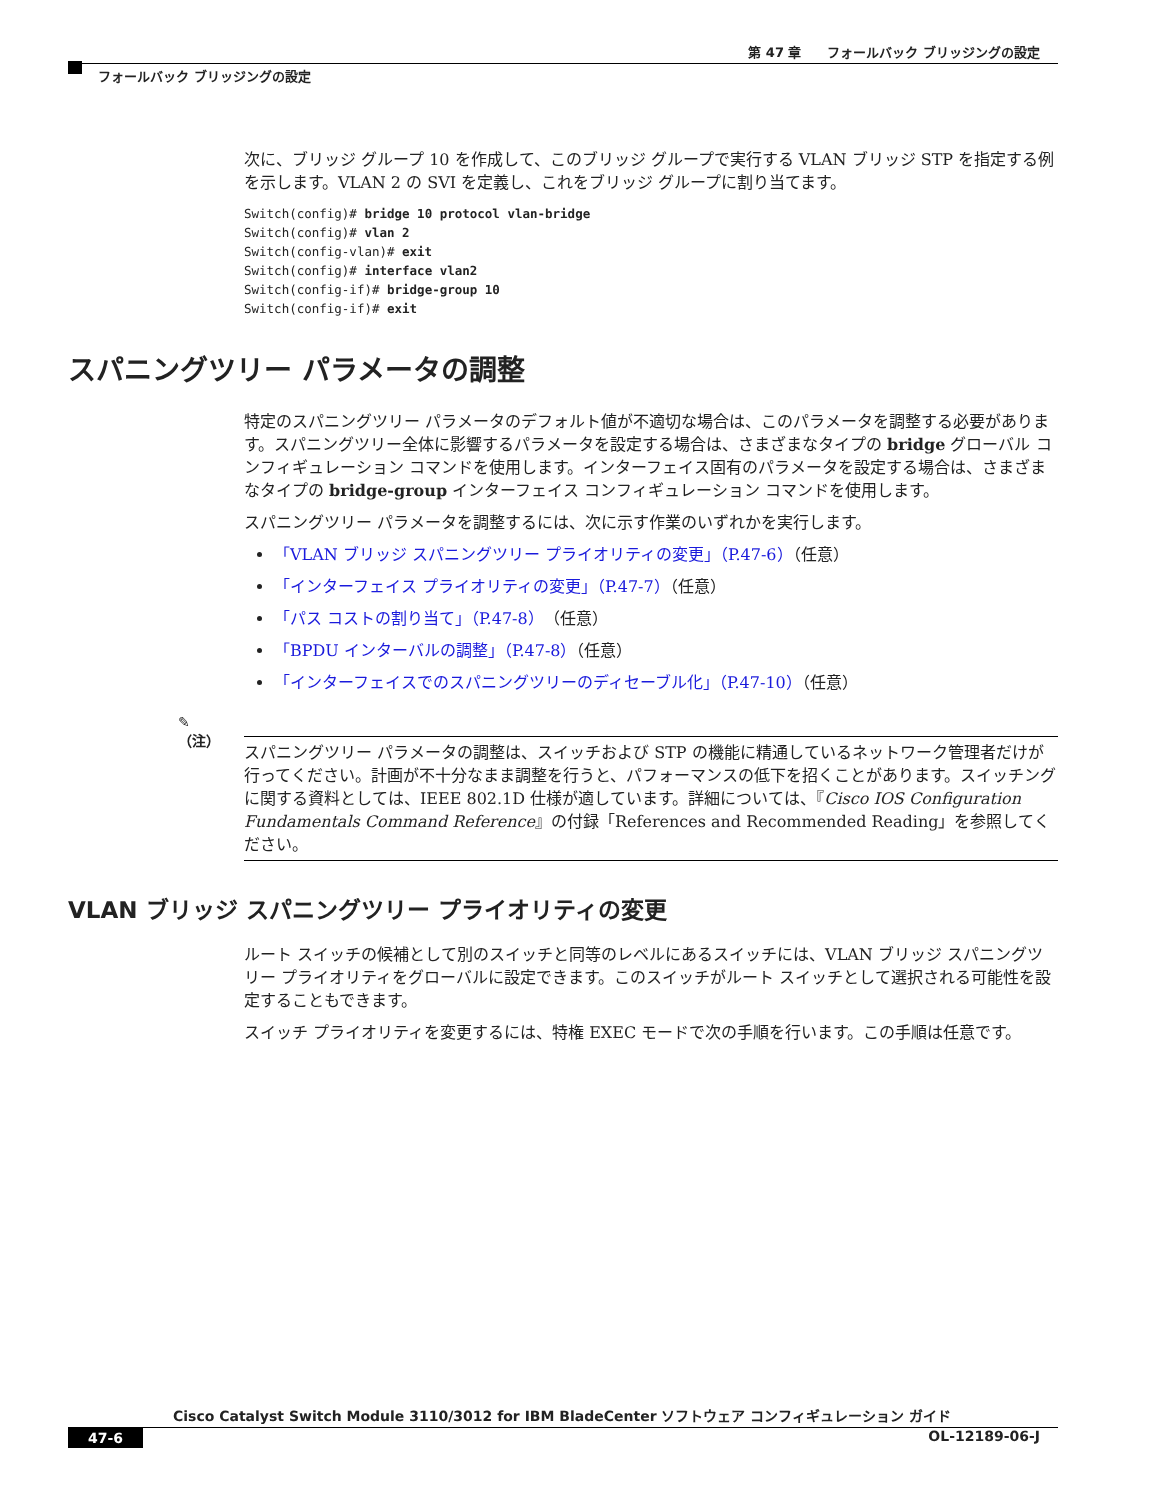第 47 章　　フォールバック ブリッジングの設定
フォールバック ブリッジングの設定
次に、ブリッジ グループ 10 を作成して、このブリッジ グループで実行する VLAN ブリッジ STP を指定する例を示します。VLAN 2 の SVI を定義し、これをブリッジ グループに割り当てます。
Switch(config)# bridge 10 protocol vlan-bridge
Switch(config)# vlan 2
Switch(config-vlan)# exit
Switch(config)# interface vlan2
Switch(config-if)# bridge-group 10
Switch(config-if)# exit
スパニングツリー パラメータの調整
特定のスパニングツリー パラメータのデフォルト値が不適切な場合は、このパラメータを調整する必要があります。スパニングツリー全体に影響するパラメータを設定する場合は、さまざまなタイプの bridge グローバル コンフィギュレーション コマンドを使用します。インターフェイス固有のパラメータを設定する場合は、さまざまなタイプの bridge-group インターフェイス コンフィギュレーション コマンドを使用します。
スパニングツリー パラメータを調整するには、次に示す作業のいずれかを実行します。
「VLAN ブリッジ スパニングツリー プライオリティの変更」（P.47-6）（任意）
「インターフェイス プライオリティの変更」（P.47-7）（任意）
「パス コストの割り当て」（P.47-8）（任意）
「BPDU インターバルの調整」（P.47-8）（任意）
「インターフェイスでのスパニングツリーのディセーブル化」（P.47-10）（任意）
✎
（注）
スパニングツリー パラメータの調整は、スイッチおよび STP の機能に精通しているネットワーク管理者だけが行ってください。計画が不十分なまま調整を行うと、パフォーマンスの低下を招くことがあります。スイッチングに関する資料としては、IEEE 802.1D 仕様が適しています。詳細については、『Cisco IOS Configuration Fundamentals Command Reference』の付録「References and Recommended Reading」を参照してください。
VLAN ブリッジ スパニングツリー プライオリティの変更
ルート スイッチの候補として別のスイッチと同等のレベルにあるスイッチには、VLAN ブリッジ スパニングツリー プライオリティをグローバルに設定できます。このスイッチがルート スイッチとして選択される可能性を設定することもできます。
スイッチ プライオリティを変更するには、特権 EXEC モードで次の手順を行います。この手順は任意です。
Cisco Catalyst Switch Module 3110/3012 for IBM BladeCenter ソフトウェア コンフィギュレーション ガイド
47-6 OL-12189-06-J